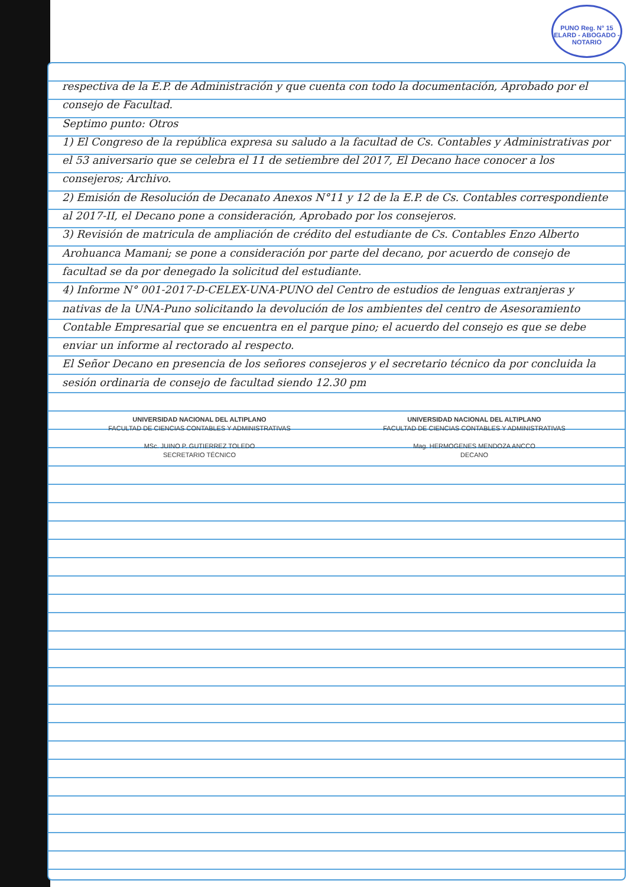PUNO Reg. N° 15
ELARD - ABOGADO - NOTARIO
respectiva de la E.P. de Administración y que cuenta con todo la documentación, Aprobado por el consejo de Facultad.
Septimo punto: Otros
1) El Congreso de la república expresa su saludo a la facultad de Cs. Contables y Administrativas por el 53 aniversario que se celebra el 11 de setiembre del 2017, El Decano hace conocer a los consejeros; Archivo.
2) Emisión de Resolución de Decanato Anexos N°11 y 12 de la E.P. de Cs. Contables correspondiente al 2017-II, el Decano pone a consideración, Aprobado por los consejeros.
3) Revisión de matricula de ampliación de crédito del estudiante de Cs. Contables Enzo Alberto Arohuanca Mamani; se pone a consideración por parte del decano, por acuerdo de consejo de facultad se da por denegado la solicitud del estudiante.
4) Informe N° 001-2017-D-CELEX-UNA-PUNO del Centro de estudios de lenguas extranjeras y nativas de la UNA-Puno solicitando la devolución de los ambientes del centro de Asesoramiento Contable Empresarial que se encuentra en el parque pino; el acuerdo del consejo es que se debe enviar un informe al rectorado al respecto.
El Señor Decano en presencia de los señores consejeros y el secretario técnico da por concluida la sesión ordinaria de consejo de facultad siendo 12.30 pm
UNIVERSIDAD NACIONAL DEL ALTIPLANO
FACULTAD DE CIENCIAS CONTABLES Y ADMINISTRATIVAS
MSc. JUINO P. GUTIERREZ TOLEDO
SECRETARIO TÉCNICO
UNIVERSIDAD NACIONAL DEL ALTIPLANO
FACULTAD DE CIENCIAS CONTABLES Y ADMINISTRATIVAS
Mag. HERMOGENES MENDOZA ANCCO
DECANO